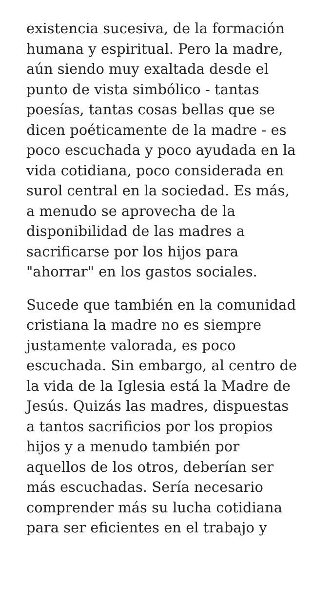existencia sucesiva, de la formación
humana y espiritual. Pero la madre,
aún siendo muy exaltada desde el
punto de vista simbólico - tantas
poesías, tantas cosas bellas que se
dicen poéticamente de la madre - es
poco escuchada y poco ayudada en la
vida cotidiana, poco considerada en
surol central en la sociedad. Es más,
a menudo se aprovecha de la
disponibilidad de las madres a
sacrificarse por los hijos para
"ahorrar" en los gastos sociales.
Sucede que también en la comunidad
cristiana la madre no es siempre
justamente valorada, es poco
escuchada. Sin embargo, al centro de
la vida de la Iglesia está la Madre de
Jesús. Quizás las madres, dispuestas
a tantos sacrificios por los propios
hijos y a menudo también por
aquellos de los otros, deberían ser
más escuchadas. Sería necesario
comprender más su lucha cotidiana
para ser eficientes en el trabajo y